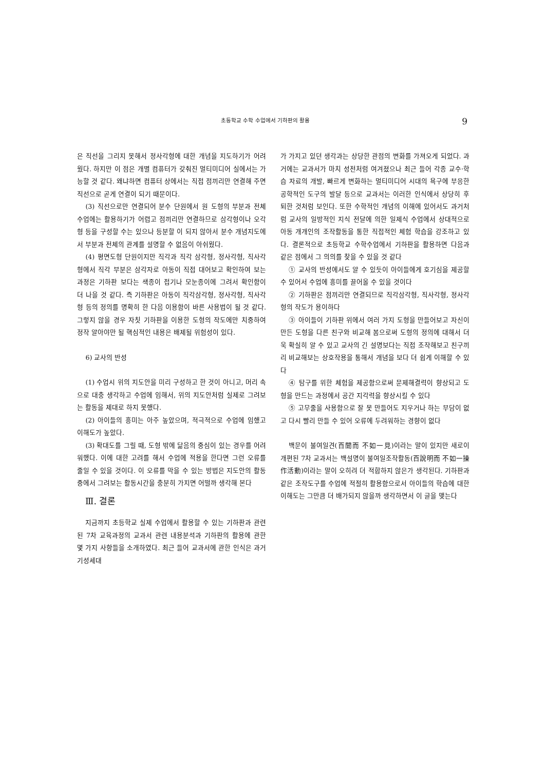초등학교 수학 수업에서 기하판의 활용 9
은 직선을 그리지 못해서 정사각형에 대한 개념을 지도하기가 어려웠다. 하지만 이 점은 개별 컴퓨터가 갖춰진 멀티미디어 실에서는 가능할 것 같다. 왜냐하면 컴퓨터 상에서는 직접 점끼리만 연결해 주면 직선으로 곧게 연결이 되기 때문이다.
(3) 직선으로만 연결되어 분수 단원에서 원 도형의 부분과 전체 수업에는 활용하기가 어렵고 점끼리만 연결하므로 삼각형이나 오각형 등을 구성할 수는 있으나 등분할 이 되지 않아서 분수 개념지도에서 부분과 전체의 관계를 설명할 수 없음이 아쉬웠다.
(4) 평면도형 단원이지만 직각과 직각 삼각형, 정사각형, 직사각형에서 직각 부분은 삼각자로 아동이 직접 대어보고 확인하여 보는 과정은 기하판 보다는 색종이 접기나 모눈종이에 그려서 확인함이 더 나을 것 같다. 즉 기하판은 아동이 직각삼각형, 정사각형, 직사각형 등의 정의를 명확히 한 다음 이용함이 바른 사용법이 될 것 같다. 그렇지 않을 경우 자칫 기하판을 이용한 도형의 작도에만 치중하여 정작 알아야만 될 핵심적인 내용은 배제될 위험성이 있다.
6) 교사의 반성
(1) 수업시 위의 지도안을 미리 구성하고 한 것이 아니고, 머리 속으로 대충 생각하고 수업에 임해서, 위의 지도안처럼 실제로 그려보는 활동을 제대로 하지 못했다.
(2) 아이들의 흥미는 아주 높았으며, 적극적으로 수업에 임했고 이해도가 높았다.
(3) 확대도를 그릴 때, 도형 밖에 닮음의 중심이 있는 경우를 어려워했다. 이에 대한 고려를 해서 수업에 적용을 한다면 그런 오류를 줄일 수 있을 것이다. 이 오류를 막을 수 있는 방법은 지도안의 활동 중에서 그려보는 활동시간을 충분히 가지면 어떨까 생각해 본다
Ⅲ. 결론
지금까지 초등학교 실제 수업에서 활용할 수 있는 기하판과 관련된 7차 교육과정의 교과서 관련 내용분석과 기하판의 활용에 관한 몇 가지 사항들을 소개하였다. 최근 들어 교과서에 관한 인식은 과거 기성세대
가 가지고 있던 생각과는 상당한 관점의 변화를 가져오게 되었다. 과거에는 교과서가 마치 성전처럼 여겨졌으나 최근 들어 각종 교수·학습 자료의 개발, 빠르게 변화하는 멀티미디어 시대의 욕구에 부응한 공학적인 도구의 발달 등으로 교과서는 이러한 인식에서 상당히 후퇴한 것처럼 보인다. 또한 수학적인 개념의 이해에 있어서도 과거처럼 교사의 일방적인 지식 전달에 의한 일제식 수업에서 상대적으로 아동 개개인의 조작활동을 통한 직접적인 체험 학습을 강조하고 있다. 결론적으로 초등학교 수학수업에서 기하판을 활용하면 다음과 같은 점에서 그 의의를 찾을 수 있을 것 같다
① 교사의 반성에서도 알 수 있듯이 아이들에게 호기심을 제공할 수 있어서 수업에 흥미를 끌어올 수 있을 것이다
② 기하판은 점끼리만 연결되므로 직각삼각형, 직사각형, 정사각형의 작도가 용이하다
③ 아이들이 기하판 위에서 여러 가지 도형을 만들어보고 자신이 만든 도형을 다른 친구와 비교해 봄으로써 도형의 정의에 대해서 더욱 확실히 알 수 있고 교사의 긴 설명보다는 직접 조작해보고 친구끼리 비교해보는 상호작용을 통해서 개념을 보다 더 쉽게 이해할 수 있다
④ 탐구를 위한 체험을 제공함으로써 문제해결력이 향상되고 도형을 만드는 과정에서 공간 지각력을 향상시킬 수 있다
⑤ 고무줄을 사용함으로 잘 못 만들어도 지우거나 하는 부담이 없고 다시 빨리 만들 수 있어 오류에 두려워하는 경향이 없다
백문이 불여일견(百聞而 不如一見)이라는 말이 있지만 새로이 개편된 7차 교과서는 백설명이 불여일조작활동(百說明而 不如一操作活動)이라는 말이 오히려 더 적합하지 않은가 생각된다. 기하판과 같은 조작도구를 수업에 적절히 활용함으로서 아이들의 학습에 대한 이해도는 그만큼 더 배가되지 않을까 생각하면서 이 글을 맺는다